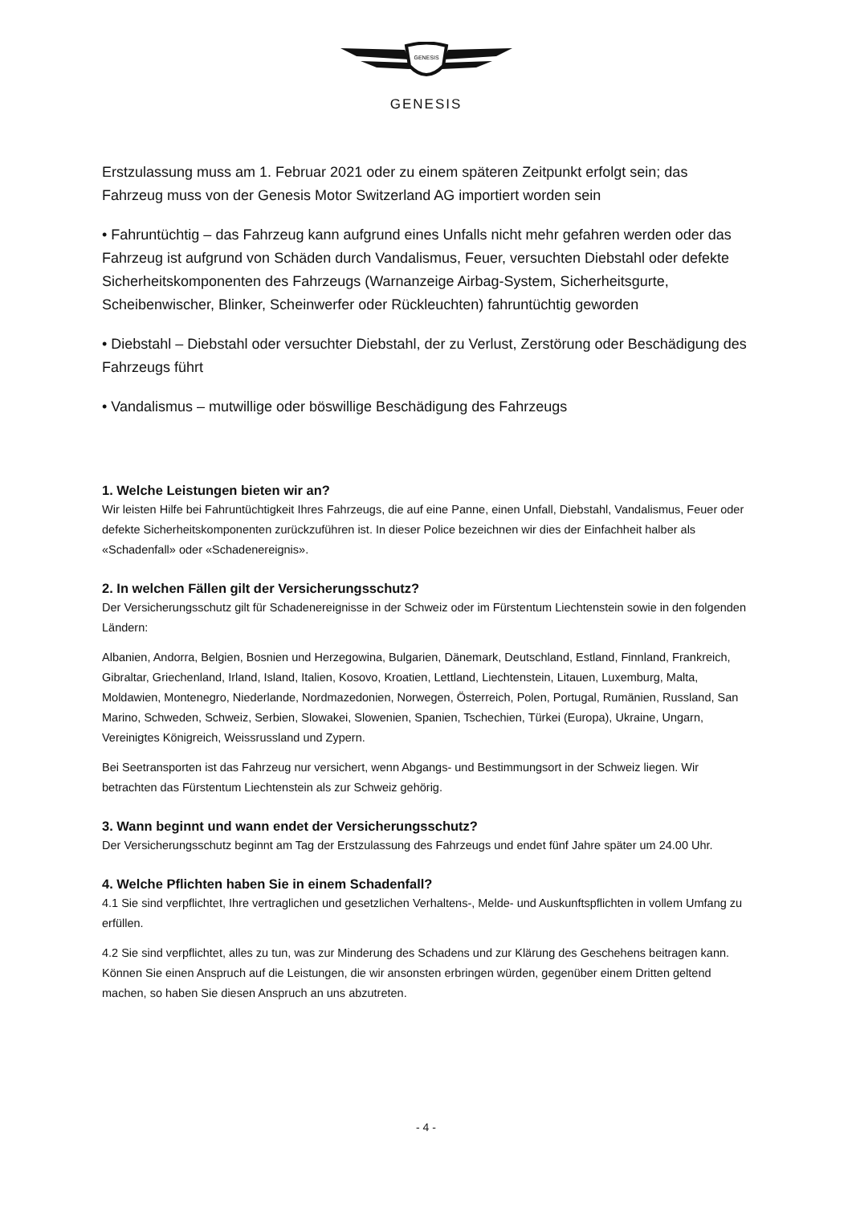GENESIS
GENESIS
Erstzulassung muss am 1. Februar 2021 oder zu einem späteren Zeitpunkt erfolgt sein; das Fahrzeug muss von der Genesis Motor Switzerland AG importiert worden sein
• Fahruntüchtig – das Fahrzeug kann aufgrund eines Unfalls nicht mehr gefahren werden oder das Fahrzeug ist aufgrund von Schäden durch Vandalismus, Feuer, versuchten Diebstahl oder defekte Sicherheitskomponenten des Fahrzeugs (Warnanzeige Airbag-System, Sicherheitsgurte, Scheibenwischer, Blinker, Scheinwerfer oder Rückleuchten) fahruntüchtig geworden
• Diebstahl – Diebstahl oder versuchter Diebstahl, der zu Verlust, Zerstörung oder Beschädigung des Fahrzeugs führt
• Vandalismus – mutwillige oder böswillige Beschädigung des Fahrzeugs
1. Welche Leistungen bieten wir an?
Wir leisten Hilfe bei Fahruntüchtigkeit Ihres Fahrzeugs, die auf eine Panne, einen Unfall, Diebstahl, Vandalismus, Feuer oder defekte Sicherheitskomponenten zurückzuführen ist. In dieser Police bezeichnen wir dies der Einfachheit halber als «Schadenfall» oder «Schadenereignis».
2. In welchen Fällen gilt der Versicherungsschutz?
Der Versicherungsschutz gilt für Schadenereignisse in der Schweiz oder im Fürstentum Liechtenstein sowie in den folgenden Ländern:
Albanien, Andorra, Belgien, Bosnien und Herzegowina, Bulgarien, Dänemark, Deutschland, Estland, Finnland, Frankreich, Gibraltar, Griechenland, Irland, Island, Italien, Kosovo, Kroatien, Lettland, Liechtenstein, Litauen, Luxemburg, Malta, Moldawien, Montenegro, Niederlande, Nordmazedonien, Norwegen, Österreich, Polen, Portugal, Rumänien, Russland, San Marino, Schweden, Schweiz, Serbien, Slowakei, Slowenien, Spanien, Tschechien, Türkei (Europa), Ukraine, Ungarn, Vereinigtes Königreich, Weissrussland und Zypern.
Bei Seetransporten ist das Fahrzeug nur versichert, wenn Abgangs- und Bestimmungsort in der Schweiz liegen. Wir betrachten das Fürstentum Liechtenstein als zur Schweiz gehörig.
3. Wann beginnt und wann endet der Versicherungsschutz?
Der Versicherungsschutz beginnt am Tag der Erstzulassung des Fahrzeugs und endet fünf Jahre später um 24.00 Uhr.
4. Welche Pflichten haben Sie in einem Schadenfall?
4.1 Sie sind verpflichtet, Ihre vertraglichen und gesetzlichen Verhaltens-, Melde- und Auskunftspflichten in vollem Umfang zu erfüllen.
4.2 Sie sind verpflichtet, alles zu tun, was zur Minderung des Schadens und zur Klärung des Geschehens beitragen kann. Können Sie einen Anspruch auf die Leistungen, die wir ansonsten erbringen würden, gegenüber einem Dritten geltend machen, so haben Sie diesen Anspruch an uns abzutreten.
- 4 -